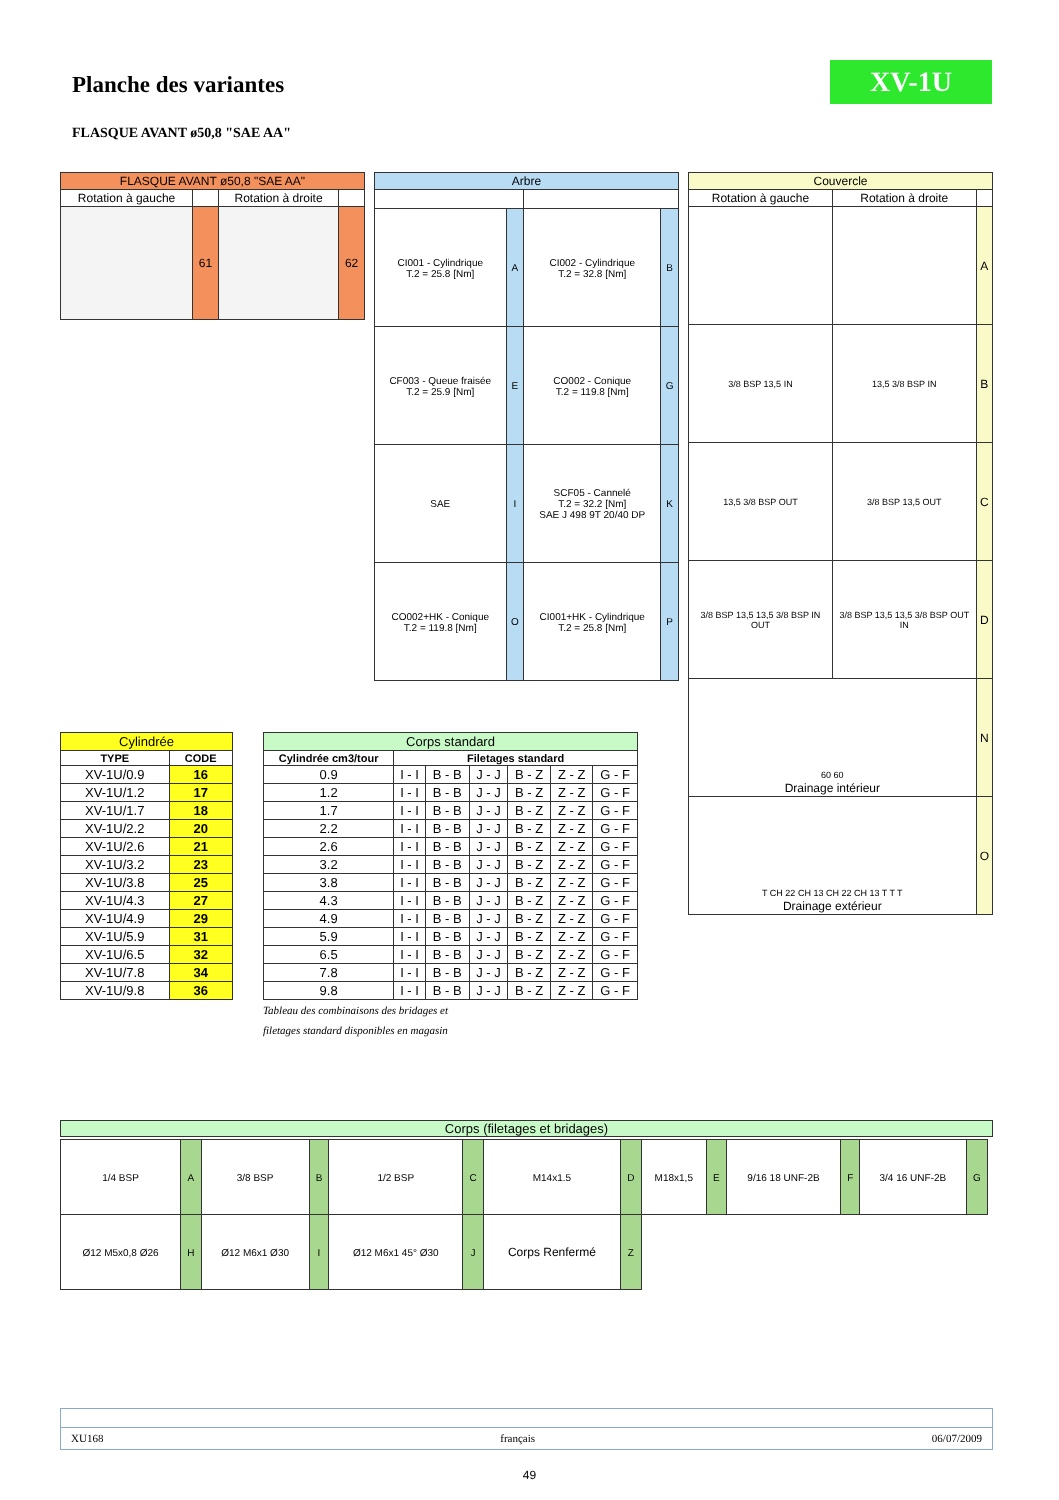Planche des variantes XV-1U
FLASQUE AVANT ø50,8 "SAE AA"
| FLASQUE AVANT ø50,8 "SAE AA" | | | |
| --- | --- | --- | --- |
| Rotation à gauche | | Rotation à droite | |
| | 61 | | 62 |
| Arbre | | | |
| --- | --- | --- | --- |
| CI001 - Cylindrique T.2 = 25.8 [Nm] | A | CI002 - Cylindrique T.2 = 32.8 [Nm] | B |
| CF003 - Queue fraisée T.2 = 25.9 [Nm] | E | CO002 - Conique T.2 = 119.8 [Nm] | G |
| SAE | I | SCF05 - Cannelé T.2 = 32.2 [Nm] SAE J 498 9T 20/40 DP | K |
| CO002+HK - Conique T.2 = 119.8 [Nm] | O | CI001+HK - Cylindrique T.2 = 25.8 [Nm] | P |
| Couvercle | | |
| --- | --- | --- |
| Rotation à gauche | Rotation à droite | |
| | | A |
| 3/8 BSP 13,5 IN | 13,5 3/8 BSP IN | B |
| 13,5 3/8 BSP OUT | 3/8 BSP 13,5 OUT | C |
| 3/8 BSP 13,5 13,5 3/8 BSP IN OUT | 3/8 BSP 13,5 13,5 3/8 BSP OUT IN | D |
| 60 60 Drainage intérieur | | N |
| T CH 22 CH 13 CH 22 CH 13 T T T Drainage extérieur | | O |
| Cylindrée | |
| --- | --- |
| TYPE | CODE |
| XV-1U/0.9 | 16 |
| XV-1U/1.2 | 17 |
| XV-1U/1.7 | 18 |
| XV-1U/2.2 | 20 |
| XV-1U/2.6 | 21 |
| XV-1U/3.2 | 23 |
| XV-1U/3.8 | 25 |
| XV-1U/4.3 | 27 |
| XV-1U/4.9 | 29 |
| XV-1U/5.9 | 31 |
| XV-1U/6.5 | 32 |
| XV-1U/7.8 | 34 |
| XV-1U/9.8 | 36 |
| Corps standard | | | | | | |
| --- | --- | --- | --- | --- | --- | --- |
| Cylindrée cm3/tour | Filetages standard | | | | | |
| 0.9 | I - I | B - B | J - J | B - Z | Z - Z | G - F |
| 1.2 | I - I | B - B | J - J | B - Z | Z - Z | G - F |
| 1.7 | I - I | B - B | J - J | B - Z | Z - Z | G - F |
| 2.2 | I - I | B - B | J - J | B - Z | Z - Z | G - F |
| 2.6 | I - I | B - B | J - J | B - Z | Z - Z | G - F |
| 3.2 | I - I | B - B | J - J | B - Z | Z - Z | G - F |
| 3.8 | I - I | B - B | J - J | B - Z | Z - Z | G - F |
| 4.3 | I - I | B - B | J - J | B - Z | Z - Z | G - F |
| 4.9 | I - I | B - B | J - J | B - Z | Z - Z | G - F |
| 5.9 | I - I | B - B | J - J | B - Z | Z - Z | G - F |
| 6.5 | I - I | B - B | J - J | B - Z | Z - Z | G - F |
| 7.8 | I - I | B - B | J - J | B - Z | Z - Z | G - F |
| 9.8 | I - I | B - B | J - J | B - Z | Z - Z | G - F |
Tableau des combinaisons des bridages et
filetages standard disponibles en magasin
Corps (filetages et bridages)
| 1/4 BSP | A | 3/8 BSP | B | 1/2 BSP | C | M14x1.5 | D | M18x1,5 | E | 9/16 18 UNF-2B | F | 3/4 16 UNF-2B | G |
| Ø12 M5x0,8 Ø26 | H | Ø12 M6x1 Ø30 | I | Ø12 M6x1 45° Ø30 | J | Corps Renfermé | Z | | | | | | |
XU168 français 06/07/2009
49